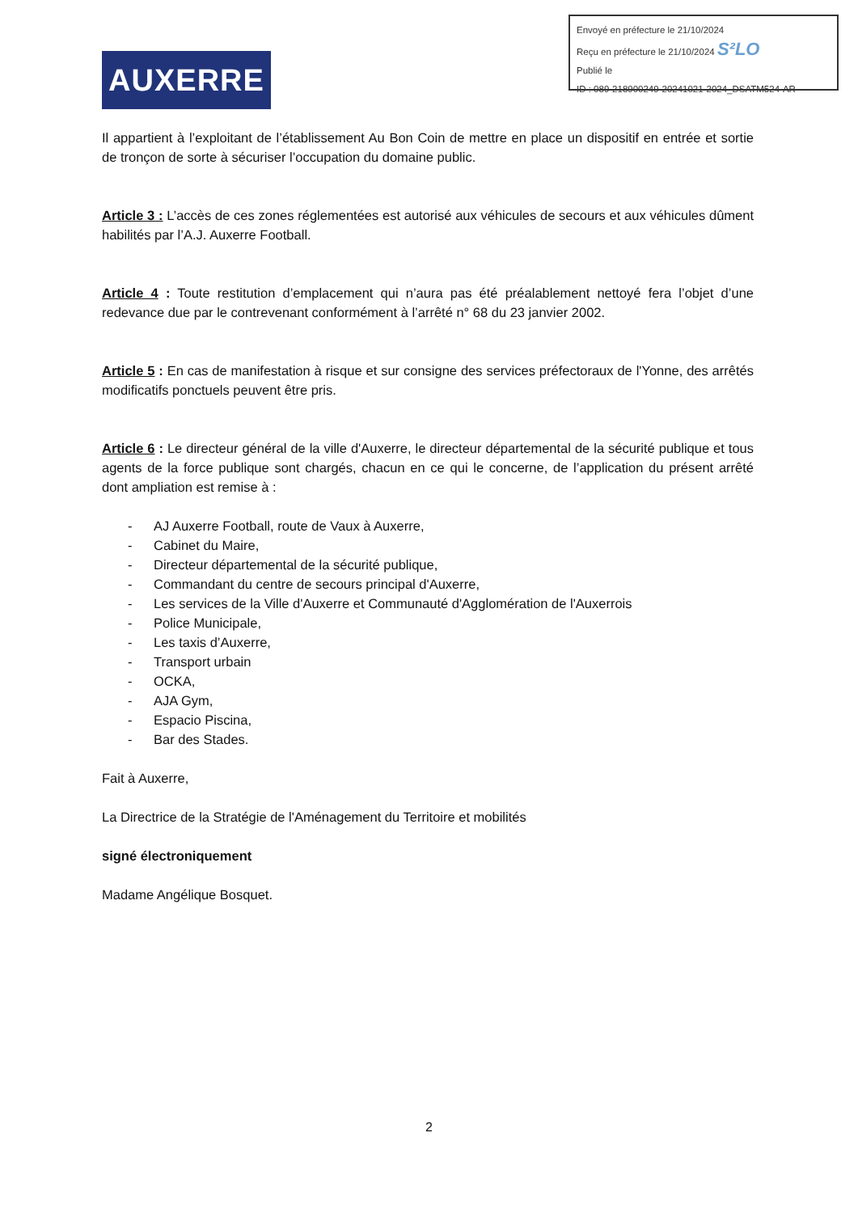Envoyé en préfecture le 21/10/2024
Reçu en préfecture le 21/10/2024 S²LO
Publié le
ID : 089-218900249-20241021-2024_DSATM524-AR
AUXERRE
Il appartient à l’exploitant de l’établissement Au Bon Coin de mettre en place un dispositif en entrée et sortie de tronçon de sorte à sécuriser l’occupation du domaine public.
Article 3 : L’accès de ces zones réglementées est autorisé aux véhicules de secours et aux véhicules dûment habilités par l’A.J. Auxerre Football.
Article 4 : Toute restitution d’emplacement qui n’aura pas été préalablement nettoyé fera l’objet d’une redevance due par le contrevenant conformément à l’arrêté n° 68 du 23 janvier 2002.
Article 5 : En cas de manifestation à risque et sur consigne des services préfectoraux de l'Yonne, des arrêtés modificatifs ponctuels peuvent être pris.
Article 6 : Le directeur général de la ville d'Auxerre, le directeur départemental de la sécurité publique et tous agents de la force publique sont chargés, chacun en ce qui le concerne, de l’application du présent arrêté dont ampliation est remise à :
- AJ Auxerre Football, route de Vaux à Auxerre,
- Cabinet du Maire,
- Directeur départemental de la sécurité publique,
- Commandant du centre de secours principal d'Auxerre,
- Les services de la Ville d'Auxerre et Communauté d'Agglomération de l'Auxerrois
- Police Municipale,
- Les taxis d’Auxerre,
- Transport urbain
- OCKA,
- AJA Gym,
- Espacio Piscina,
- Bar des Stades.
Fait à Auxerre,
La Directrice de la Stratégie de l'Aménagement du Territoire et mobilités
signé électroniquement
Madame Angélique Bosquet.
2